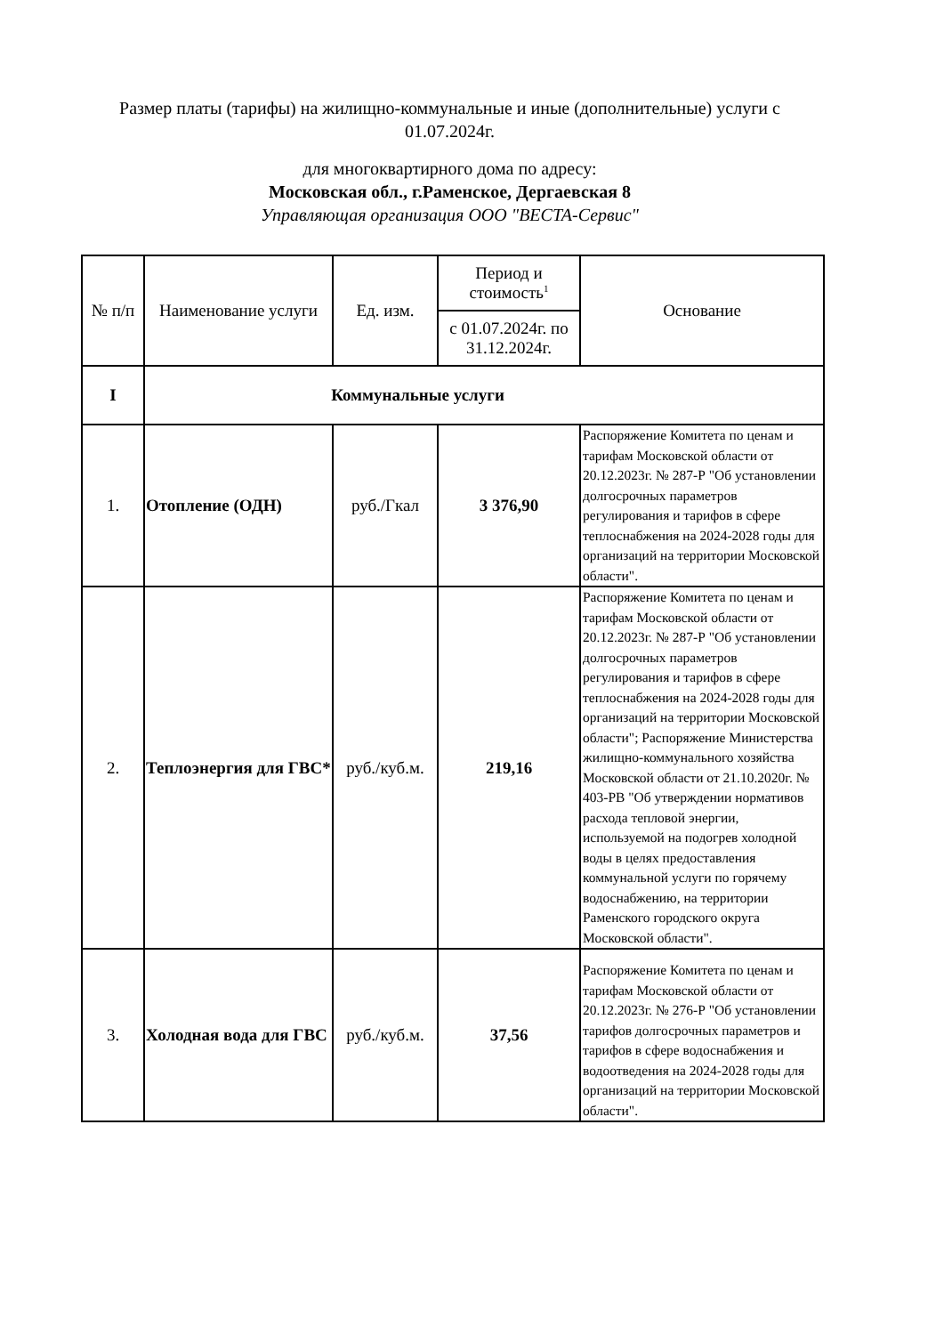Размер платы (тарифы) на жилищно-коммунальные и иные (дополнительные) услуги с 01.07.2024г.
для многоквартирного дома по адресу:
Московская обл., г.Раменское, Дергаевская 8
Управляющая организация ООО "ВЕСТА-Сервис"
| № п/п | Наименование услуги | Ед. изм. | Период и стоимость<sup>1</sup> | Основание |
| --- | --- | --- | --- | --- |
| | | | с 01.07.2024г. по 31.12.2024г. | |
| I | Коммунальные услуги | | | |
| 1. | Отопление (ОДН) | руб./Гкал | 3 376,90 | Распоряжение Комитета по ценам и тарифам Московской области от 20.12.2023г. № 287-Р "Об установлении долгосрочных параметров регулирования и тарифов в сфере теплоснабжения на 2024-2028 годы для организаций на территории Московской области". |
| 2. | Теплоэнергия для ГВС* | руб./куб.м. | 219,16 | Распоряжение Комитета по ценам и тарифам Московской области от 20.12.2023г. № 287-Р "Об установлении долгосрочных параметров регулирования и тарифов в сфере теплоснабжения на 2024-2028 годы для организаций на территории Московской области"; Распоряжение Министерства жилищно-коммунального хозяйства Московской области от 21.10.2020г. № 403-РВ "Об утверждении нормативов расхода тепловой энергии, используемой на подогрев холодной воды в целях предоставления коммунальной услуги по горячему водоснабжению, на территории Раменского городского округа Московской области". |
| 3. | Холодная вода для ГВС | руб./куб.м. | 37,56 | Распоряжение Комитета по ценам и тарифам Московской области от 20.12.2023г. № 276-Р "Об установлении тарифов долгосрочных параметров и тарифов в сфере водоснабжения и водоотведения на 2024-2028 годы для организаций на территории Московской области". |